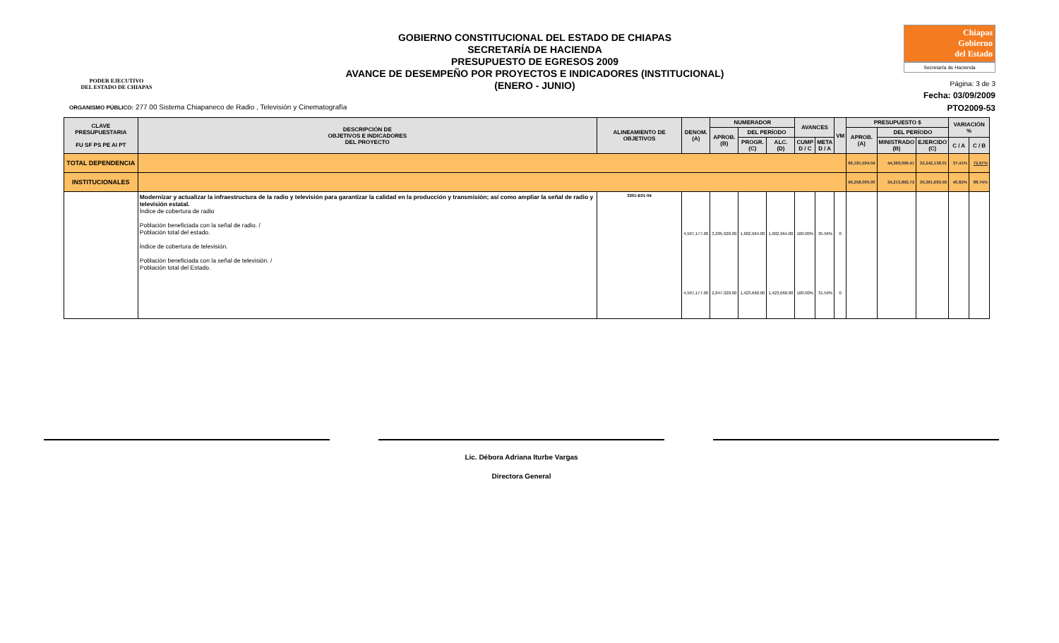PODER EJECUTIVO
DEL ESTADO DE CHIAPAS
GOBIERNO CONSTITUCIONAL DEL ESTADO DE CHIAPAS
SECRETARÍA DE HACIENDA
PRESUPUESTO DE EGRESOS 2009
AVANCE DE DESEMPEÑO POR PROYECTOS E INDICADORES (INSTITUCIONAL)
(ENERO - JUNIO)
Chiapas
Gobierno
del Estado
Secretaría de Hacienda
Página: 3 de 3
Fecha: 03/09/2009
ORGANISMO PÚBLICO: 277 00 Sistema Chiapaneco de Radio , Televisión y Cinematografía PTO2009-53
| CLAVE PRESUPUESTARIA FU SF PS PE AI PT | DESCRIPCIÓN DE OBJETIVOS E INDICADORES DEL PROYECTO | ALINEAMIENTO DE OBJETIVOS | DENOM. (A) | NUMERADOR | | | AVANCES | | VM | PRESUPUESTO $ | | | VARIACIÓN % | |
| --- | --- | --- | --- | --- | --- | --- | --- | --- | --- | --- | --- | --- | --- | --- |
| | | | | APROB. (B) | DEL PERÍODO | | | | | APROB. (A) | DEL PERÍODO | | | |
| | | | | | PROGR. (C) | ALC. (D) | CUMP D / C | META D / A | | | MINISTRADO (B) | EJERCIDO (C) | C / A | C / B |
| TOTAL DEPENDENCIA | | | | | | | | | | 86,181,594.04 | 44,369,096.41 | 32,242,138.01 | 37.41% | 72.67% |
| INSTITUCIONALES | | | | | | | | | | 66,258,000.00 | 34,213,892.72 | 30,361,693.59 | 45.82% | 88.74% |
| | Modernizar y actualizar la infraestructura de la radio y televisión para garantizar la calidad en la producción y transmisión; así como ampliar la señal de radio y televisión estatal. Índice de cobertura de radio Población beneficiada con la señal de radio. / Población total del estado. Índice de cobertura de televisión. Población beneficiada con la señal de televisión. / Población total del Estado. | 3301-E01-04 | 4,507,177.00 4,507,177.00 | 3,205,928.00 2,847,320.00 | 1,602,964.00 1,423,660.00 | 1,602,964.00 1,423,660.00 | 100.00% 100.00% | 35.56% 31.59% | 0 0 | | | | | |
Lic. Débora Adriana Iturbe Vargas
Directora General